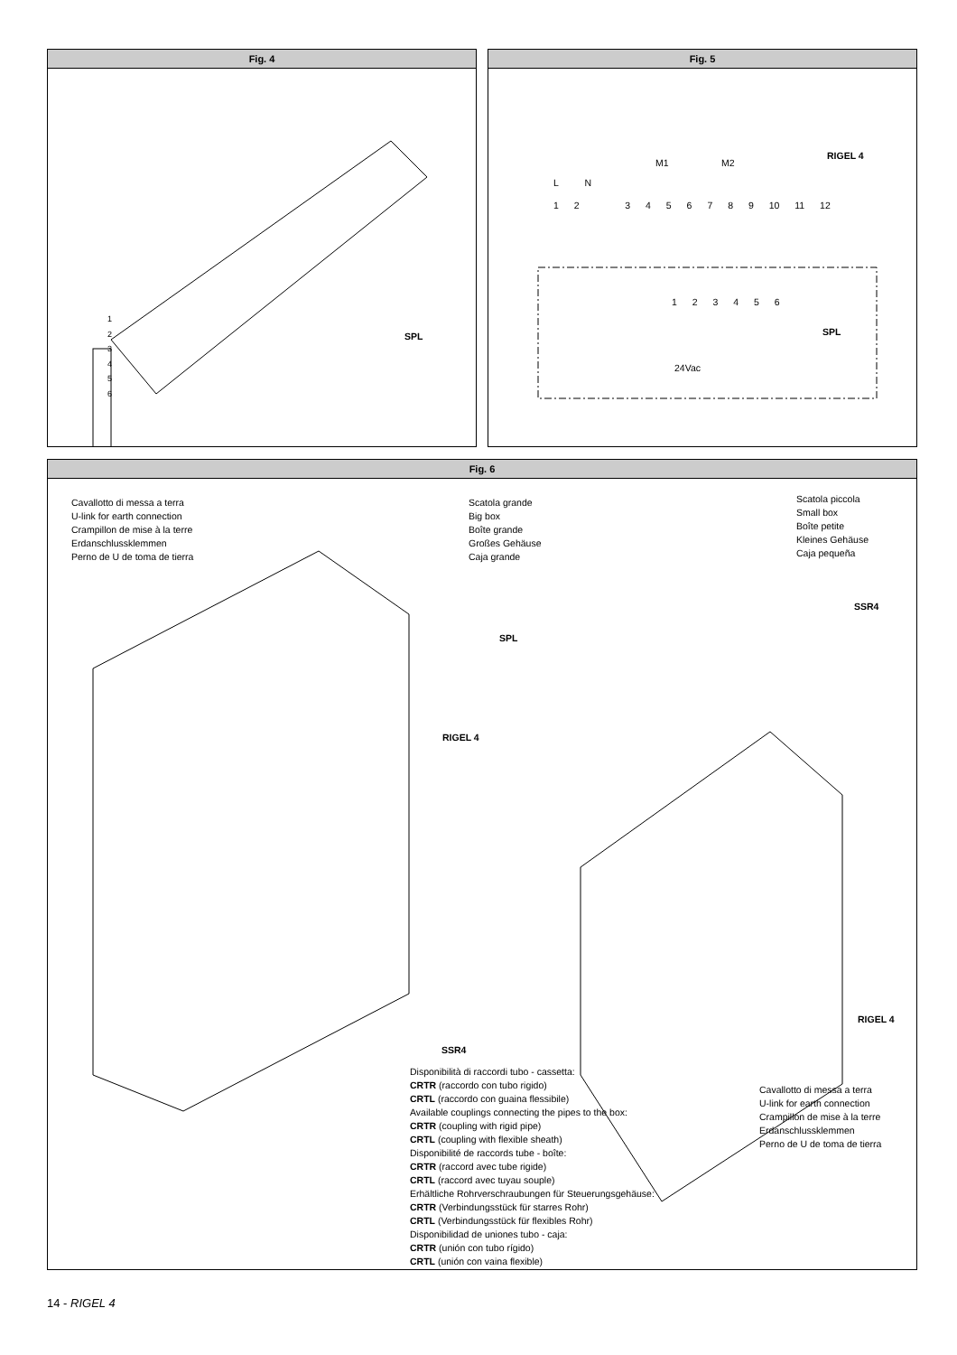Fig. 4
SPL
1
2
3
4
5
6
Fig. 5
RIGEL 4
SPL
L N
M1 M2
1 2 3 4 5 6 7 8 9 10 11 12
1 2 3 4 5 6
24Vac
Fig. 6
Cavallotto di messa a terra
U-link for earth connection
Crampillon de mise à la terre
Erdanschlussklemmen
Perno de U de toma de tierra
Scatola grande
Big box
Boîte grande
Großes Gehäuse
Caja grande
Scatola piccola
Small box
Boîte petite
Kleines Gehäuse
Caja pequeña
SSR4
SPL
RIGEL 4
SSR4
RIGEL 4
Cavallotto di messa a terra
U-link for earth connection
Crampillon de mise à la terre
Erdanschlussklemmen
Perno de U de toma de tierra
Disponibilità di raccordi tubo - cassetta:
CRTR (raccordo con tubo rigido)
CRTL (raccordo con guaina flessibile)
Available couplings connecting the pipes to the box:
CRTR (coupling with rigid pipe)
CRTL (coupling with flexible sheath)
Disponibilité de raccords tube - boîte:
CRTR (raccord avec tube rigide)
CRTL (raccord avec tuyau souple)
Erhältliche Rohrverschraubungen für Steuerungsgehäuse:
CRTR (Verbindungsstück für starres Rohr)
CRTL (Verbindungsstück für flexibles Rohr)
Disponibilidad de uniones tubo - caja:
CRTR (unión con tubo rígido)
CRTL (unión con vaina flexible)
14 - RIGEL 4